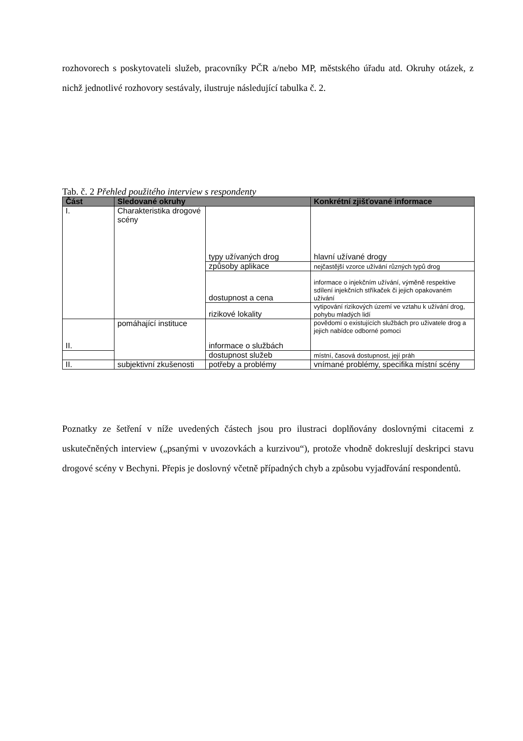rozhovorech s poskytovateli služeb, pracovníky PČR a/nebo MP, městského úřadu atd. Okruhy otázek, z nichž jednotlivé rozhovory sestávaly, ilustruje následující tabulka č. 2.
Tab. č. 2 Přehled použitého interview s respondenty
| Část | Sledované okruhy | | Konkrétní zjišťované informace |
| --- | --- | --- | --- |
| I. | Charakteristika drogové scény | typy užívaných drog | hlavní užívané drogy |
| | | způsoby aplikace | nejčastější vzorce užívání různých typů drog |
| | | dostupnost a cena | informace o injekčním užívání, výměně respektive sdílení injekčních stříkaček či jejich opakovaném užívání |
| | | rizikové lokality | vytipování rizikových území ve vztahu k užívání drog, pohybu mladých lidí |
| II. | pomáhající instituce | informace o službách | povědomí o existujících službách pro uživatele drog a jejich nabídce odborné pomoci |
| | | dostupnost služeb | místní, časová dostupnost, její práh |
| II. | subjektivní zkušenosti | potřeby a problémy | vnímané problémy, specifika místní scény |
Poznatky ze šetření v níže uvedených částech jsou pro ilustraci doplňovány doslovnými citacemi z uskutečněných interview („psanými v uvozovkách a kurzivou“), protože vhodně dokreslují deskripci stavu drogové scény v Bechyni. Přepis je doslovný včetně případných chyb a způsobu vyjadřování respondentů.